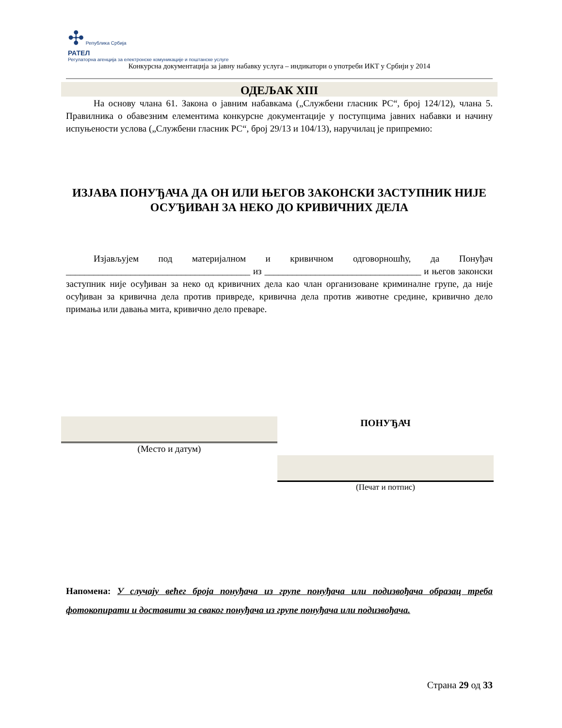✣ Република Србија
РАТЕЛ
Регулаторна агенција за електронске комуникације и поштанске услуге
Конкурсна документација за јавну набавку услуга – индикатори о употреби ИКТ у Србији у 2014
ОДЕЉАК XIII
   На основу члана 61. Закона о јавним набавкама („Службени гласник РС“, број 124/12), члана 5. Правилника о обавезним елементима конкурсне документације у поступцима јавних набавки и начину испуњености услова („Службени гласник РС“, број 29/13 и 104/13), наручилац је припремио:
ИЗЈАВА ПОНУЂАЧА ДА ОН ИЛИ ЊЕГОВ ЗАКОНСКИ ЗАСТУПНИК НИЈЕ ОСУЂИВАН ЗА НЕКО ДО КРИВИЧНИХ ДЕЛА
   Изјављујем под материјалном и кривичном одговорношћу, да Понуђач ________________________________________ из __________________________________ и његов законски заступник није осуђиван за неко од кривичних дела као члан организоване криминалне групе, да није осуђиван за кривична дела против привреде, кривична дела против животне средине, кривично дело примања или давања мита, кривично дело преваре.
(Место и датум)
ПОНУЂАЧ
(Печат и потпис)
Напомена: У случају већег броја понуђача из групе понуђача или подизвођача образац треба фотокопирати и доставити за сваког понуђача из групе понуђача или подизвођача.
Страна 29 од 33